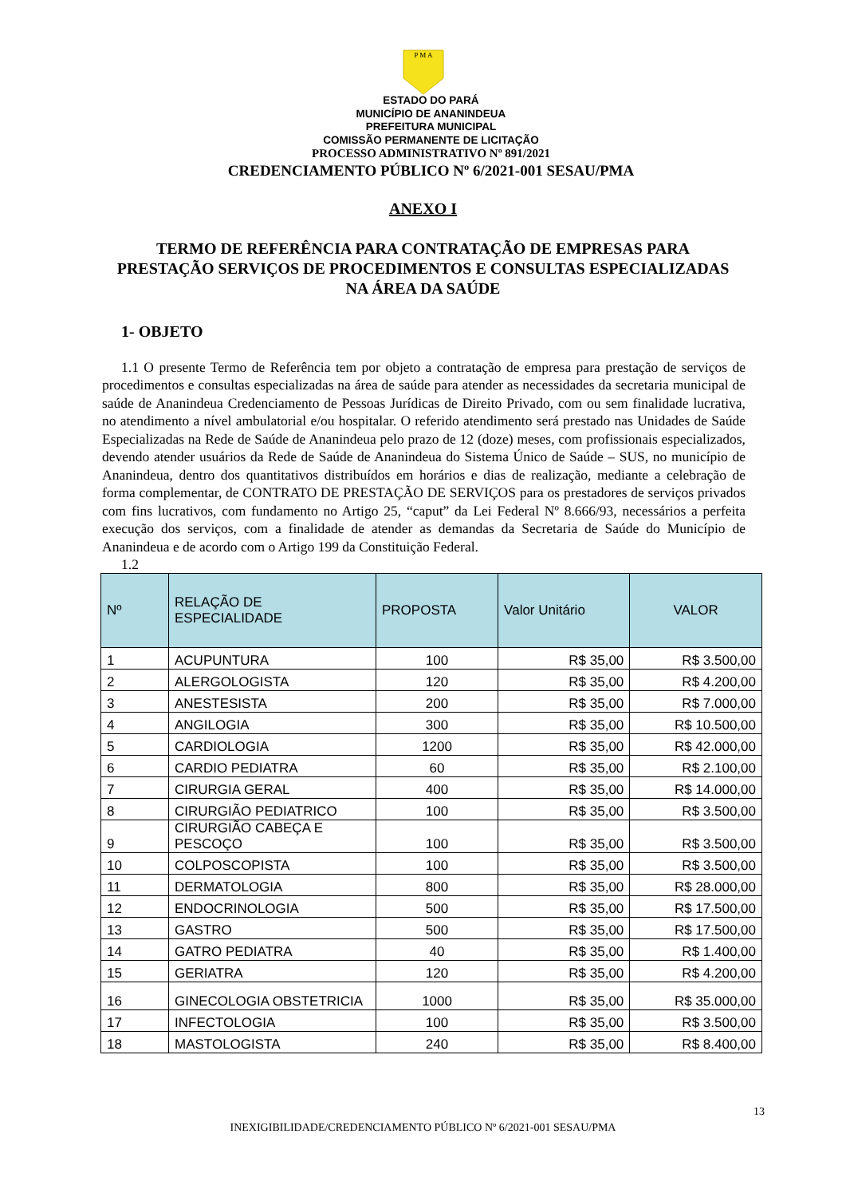P M A
ESTADO DO PARÁ
MUNICÍPIO DE ANANINDEUA
PREFEITURA MUNICIPAL
COMISSÃO PERMANENTE DE LICITAÇÃO
PROCESSO ADMINISTRATIVO Nº 891/2021
CREDENCIAMENTO PÚBLICO Nº 6/2021-001 SESAU/PMA
ANEXO I
TERMO DE REFERÊNCIA PARA CONTRATAÇÃO DE EMPRESAS PARA PRESTAÇÃO SERVIÇOS DE PROCEDIMENTOS E CONSULTAS ESPECIALIZADAS NA ÁREA DA SAÚDE
1- OBJETO
1.1 O presente Termo de Referência tem por objeto a contratação de empresa para prestação de serviços de procedimentos e consultas especializadas na área de saúde para atender as necessidades da secretaria municipal de saúde de Ananindeua Credenciamento de Pessoas Jurídicas de Direito Privado, com ou sem finalidade lucrativa, no atendimento a nível ambulatorial e/ou hospitalar. O referido atendimento será prestado nas Unidades de Saúde Especializadas na Rede de Saúde de Ananindeua pelo prazo de 12 (doze) meses, com profissionais especializados, devendo atender usuários da Rede de Saúde de Ananindeua do Sistema Único de Saúde – SUS, no município de Ananindeua, dentro dos quantitativos distribuídos em horários e dias de realização, mediante a celebração de forma complementar, de CONTRATO DE PRESTAÇÃO DE SERVIÇOS para os prestadores de serviços privados com fins lucrativos, com fundamento no Artigo 25, “caput” da Lei Federal Nº 8.666/93, necessários a perfeita execução dos serviços, com a finalidade de atender as demandas da Secretaria de Saúde do Município de Ananindeua e de acordo com o Artigo 199 da Constituição Federal.
1.2
| Nº | RELAÇÃO DE ESPECIALIDADE | PROPOSTA | Valor Unitário | VALOR |
| --- | --- | --- | --- | --- |
| 1 | ACUPUNTURA | 100 | R$ 35,00 | R$ 3.500,00 |
| 2 | ALERGOLOGISTA | 120 | R$ 35,00 | R$ 4.200,00 |
| 3 | ANESTESISTA | 200 | R$ 35,00 | R$ 7.000,00 |
| 4 | ANGILOGIA | 300 | R$ 35,00 | R$ 10.500,00 |
| 5 | CARDIOLOGIA | 1200 | R$ 35,00 | R$ 42.000,00 |
| 6 | CARDIO PEDIATRA | 60 | R$ 35,00 | R$ 2.100,00 |
| 7 | CIRURGIA GERAL | 400 | R$ 35,00 | R$ 14.000,00 |
| 8 | CIRURGIÃO PEDIATRICO | 100 | R$ 35,00 | R$ 3.500,00 |
| 9 | CIRURGIÃO CABEÇA E PESCOÇO | 100 | R$ 35,00 | R$ 3.500,00 |
| 10 | COLPOSCOPISTA | 100 | R$ 35,00 | R$ 3.500,00 |
| 11 | DERMATOLOGIA | 800 | R$ 35,00 | R$ 28.000,00 |
| 12 | ENDOCRINOLOGIA | 500 | R$ 35,00 | R$ 17.500,00 |
| 13 | GASTRO | 500 | R$ 35,00 | R$ 17.500,00 |
| 14 | GATRO PEDIATRA | 40 | R$ 35,00 | R$ 1.400,00 |
| 15 | GERIATRA | 120 | R$ 35,00 | R$ 4.200,00 |
| 16 | GINECOLOGIA OBSTETRICIA | 1000 | R$ 35,00 | R$ 35.000,00 |
| 17 | INFECTOLOGIA | 100 | R$ 35,00 | R$ 3.500,00 |
| 18 | MASTOLOGISTA | 240 | R$ 35,00 | R$ 8.400,00 |
13
INEXIGIBILIDADE/CREDENCIAMENTO PÚBLICO Nº 6/2021-001 SESAU/PMA